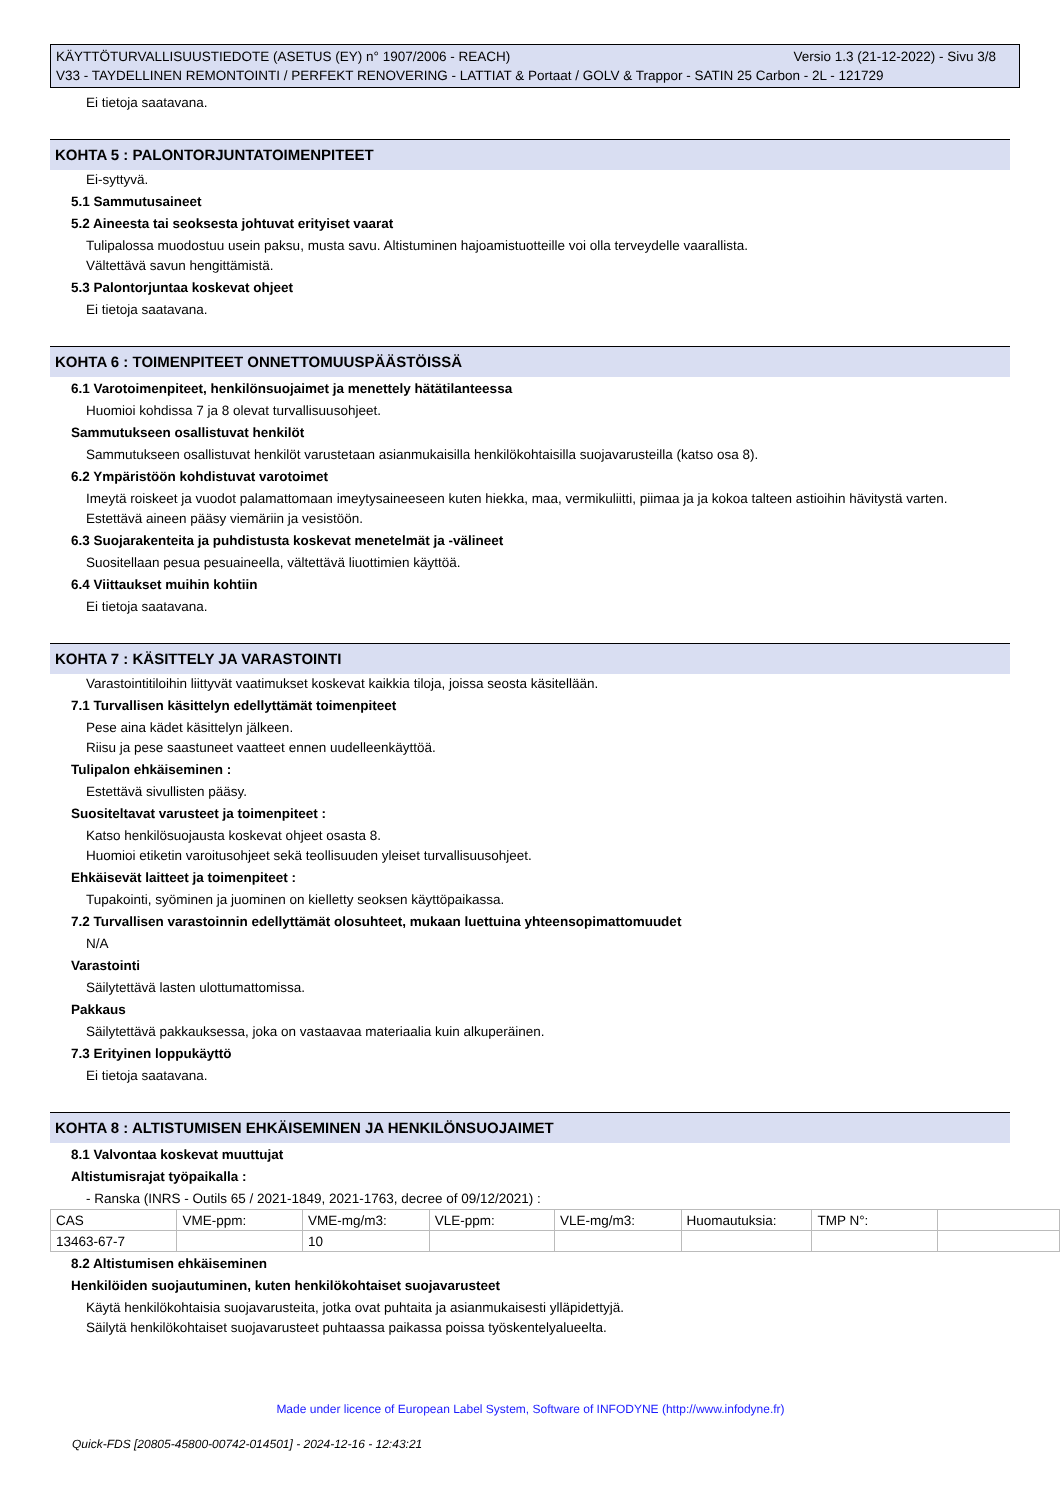Versio 1.3 (21-12-2022) - Sivu 3/8 KÄYTTÖTURVALLISUUSTIEDOTE (ASETUS (EY) n° 1907/2006 - REACH)
V33 - TAYDELLINEN REMONTOINTI / PERFEKT RENOVERING - LATTIAT & Portaat / GOLV & Trappor - SATIN 25 Carbon - 2L - 121729
Ei tietoja saatavana.
KOHTA 5 : PALONTORJUNTATOIMENPITEET
Ei-syttyvä.
5.1 Sammutusaineet
5.2 Aineesta tai seoksesta johtuvat erityiset vaarat
Tulipalossa muodostuu usein paksu, musta savu. Altistuminen hajoamistuotteille voi olla terveydelle vaarallista.
Vältettävä savun hengittämistä.
5.3 Palontorjuntaa koskevat ohjeet
Ei tietoja saatavana.
KOHTA 6 : TOIMENPITEET ONNETTOMUUSPÄÄSTÖISSÄ
6.1 Varotoimenpiteet, henkilönsuojaimet ja menettely hätätilanteessa
Huomioi kohdissa 7 ja 8 olevat turvallisuusohjeet.
Sammutukseen osallistuvat henkilöt
Sammutukseen osallistuvat henkilöt varustetaan asianmukaisilla henkilökohtaisilla suojavarusteilla (katso osa 8).
6.2 Ympäristöön kohdistuvat varotoimet
Imeytä roiskeet ja vuodot palamattomaan imeytysaineeseen kuten hiekka, maa, vermikuliitti, piimaa ja ja kokoa talteen astioihin hävitystä varten.
Estettävä aineen pääsy viemäriin ja vesistöön.
6.3 Suojarakenteita ja puhdistusta koskevat menetelmät ja -välineet
Suositellaan pesua pesuaineella, vältettävä liuottimien käyttöä.
6.4 Viittaukset muihin kohtiin
Ei tietoja saatavana.
KOHTA 7 : KÄSITTELY JA VARASTOINTI
Varastointitiloihin liittyvät vaatimukset koskevat kaikkia tiloja, joissa seosta käsitellään.
7.1 Turvallisen käsittelyn edellyttämät toimenpiteet
Pese aina kädet käsittelyn jälkeen.
Riisu ja pese saastuneet vaatteet ennen uudelleenkäyttöä.
Tulipalon ehkäiseminen :
Estettävä sivullisten pääsy.
Suositeltavat varusteet ja toimenpiteet :
Katso henkilösuojausta koskevat ohjeet osasta 8.
Huomioi etiketin varoitusohjeet sekä teollisuuden yleiset turvallisuusohjeet.
Ehkäisevät laitteet ja toimenpiteet :
Tupakointi, syöminen ja juominen on kielletty seoksen käyttöpaikassa.
7.2 Turvallisen varastoinnin edellyttämät olosuhteet, mukaan luettuina yhteensopimattomuudet
N/A
Varastointi
Säilytettävä lasten ulottumattomissa.
Pakkaus
Säilytettävä pakkauksessa, joka on vastaavaa materiaalia kuin alkuperäinen.
7.3 Erityinen loppukäyttö
Ei tietoja saatavana.
KOHTA 8 : ALTISTUMISEN EHKÄISEMINEN JA HENKILÖNSUOJAIMET
8.1 Valvontaa koskevat muuttujat
Altistumisrajat työpaikalla :
- Ranska (INRS - Outils 65 / 2021-1849, 2021-1763, decree of 09/12/2021) :
| CAS | VME-ppm: | VME-mg/m3: | VLE-ppm: | VLE-mg/m3: | Huomautuksia: | TMP N°: | |
| 13463-67-7 | | 10 | | | | | |
8.2 Altistumisen ehkäiseminen
Henkilöiden suojautuminen, kuten henkilökohtaiset suojavarusteet
Käytä henkilökohtaisia suojavarusteita, jotka ovat puhtaita ja asianmukaisesti ylläpidettyjä.
Säilytä henkilökohtaiset suojavarusteet puhtaassa paikassa poissa työskentelyalueelta.
Made under licence of European Label System, Software of INFODYNE (http://www.infodyne.fr)
Quick-FDS [20805-45800-00742-014501] - 2024-12-16 - 12:43:21